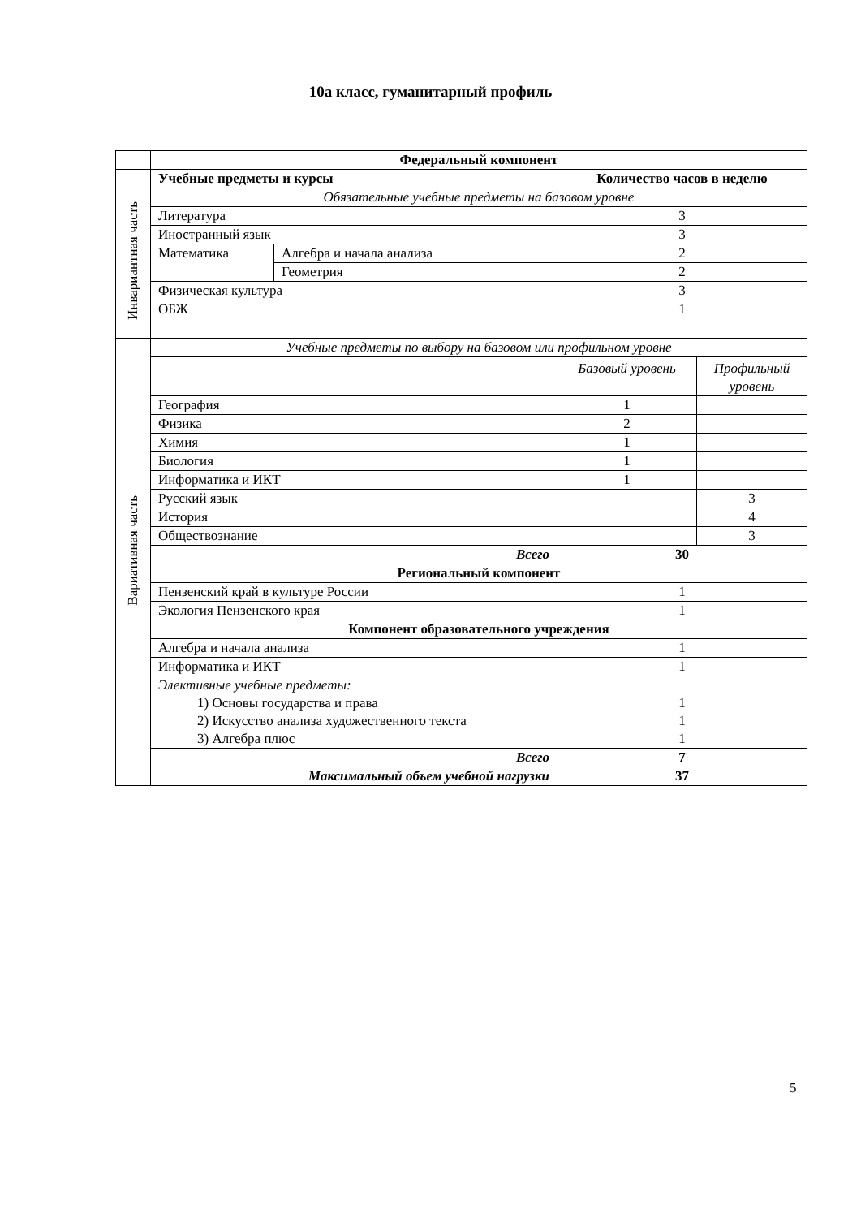10а класс, гуманитарный профиль
| | Федеральный компонент | | | |
| | Учебные предметы и курсы | | Количество часов в неделю | |
| Инвариантная часть | Обязательные учебные предметы на базовом уровне | | | |
| | Литература | | 3 | |
| | Иностранный язык | | 3 | |
| | Математика | Алгебра и начала анализа | 2 | |
| | | Геометрия | 2 | |
| | Физическая культура | | 3 | |
| | ОБЖ | | 1 | |
| Вариативная часть | Учебные предметы по выбору на базовом или профильном уровне | | | |
| | | | Базовый уровень | Профильный уровень |
| | География | | 1 | |
| | Физика | | 2 | |
| | Химия | | 1 | |
| | Биология | | 1 | |
| | Информатика и ИКТ | | 1 | |
| | Русский язык | | | 3 |
| | История | | | 4 |
| | Обществознание | | | 3 |
| | Всего | | 30 | |
| | Региональный компонент | | | |
| | Пензенский край в культуре России | | 1 | |
| | Экология Пензенского края | | 1 | |
| | Компонент образовательного учреждения | | | |
| | Алгебра и начала анализа | | 1 | |
| | Информатика и ИКТ | | 1 | |
| | Элективные учебные предметы: 1) Основы государства и права 2) Искусство анализа художественного текста 3) Алгебра плюс | | 1 1 1 | |
| | Всего | | 7 | |
| | Максимальный объем учебной нагрузки | | 37 | |
5